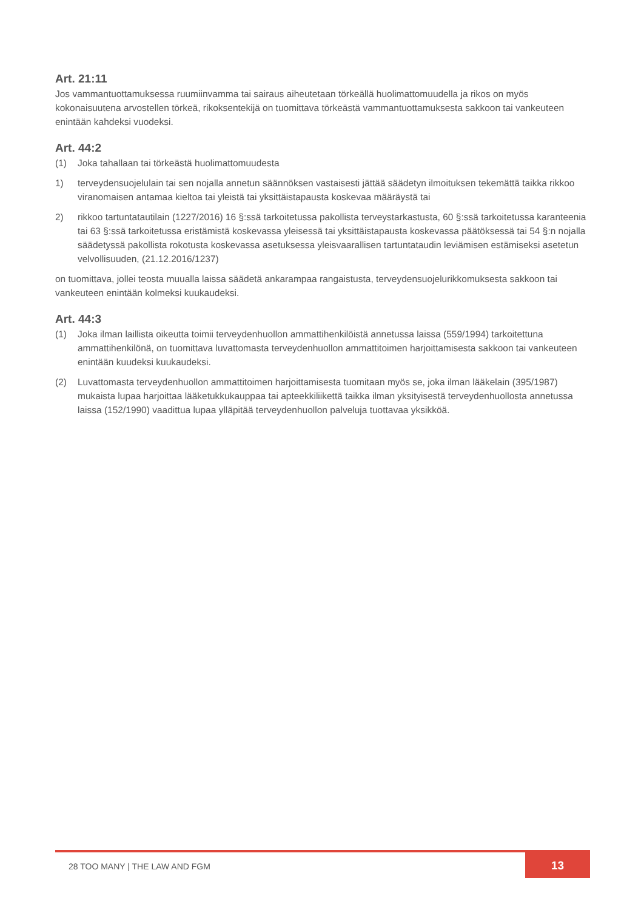Art. 21:11
Jos vammantuottamuksessa ruumiinvamma tai sairaus aiheutetaan törkeällä huolimattomuudella ja rikos on myös kokonaisuutena arvostellen törkeä, rikoksentekijä on tuomittava törkeästä vammantuottamuksesta sakkoon tai vankeuteen enintään kahdeksi vuodeksi.
Art. 44:2
(1) Joka tahallaan tai törkeästä huolimattomuudesta
1) terveydensuojelulain tai sen nojalla annetun säännöksen vastaisesti jättää säädetyn ilmoituksen tekemättä taikka rikkoo viranomaisen antamaa kieltoa tai yleistä tai yksittäistapausta koskevaa määräystä tai
2) rikkoo tartuntatautilain (1227/2016) 16 §:ssä tarkoitetussa pakollista terveystarkastusta, 60 §:ssä tarkoitetussa karanteenia tai 63 §:ssä tarkoitetussa eristämistä koskevassa yleisessä tai yksittäistapausta koskevassa päätöksessä tai 54 §:n nojalla säädetyssä pakollista rokotusta koskevassa asetuksessa yleisvaarallisen tartuntataudin leviämisen estämiseksi asetetun velvollisuuden, (21.12.2016/1237)
on tuomittava, jollei teosta muualla laissa säädetä ankarampaa rangaistusta, terveydensuojelurikkomuksesta sakkoon tai vankeuteen enintään kolmeksi kuukaudeksi.
Art. 44:3
(1) Joka ilman laillista oikeutta toimii terveydenhuollon ammattihenkilöistä annetussa laissa (559/1994) tarkoitettuna ammattihenkilönä, on tuomittava luvattomasta terveydenhuollon ammattitoimen harjoittamisesta sakkoon tai vankeuteen enintään kuudeksi kuukaudeksi.
(2) Luvattomasta terveydenhuollon ammattitoimen harjoittamisesta tuomitaan myös se, joka ilman lääkelain (395/1987) mukaista lupaa harjoittaa lääketukkukauppaa tai apteekkiliikettä taikka ilman yksityisestä terveydenhuollosta annetussa laissa (152/1990) vaadittua lupaa ylläpitää terveydenhuollon palveluja tuottavaa yksikköä.
28 TOO MANY | THE LAW AND FGM
13